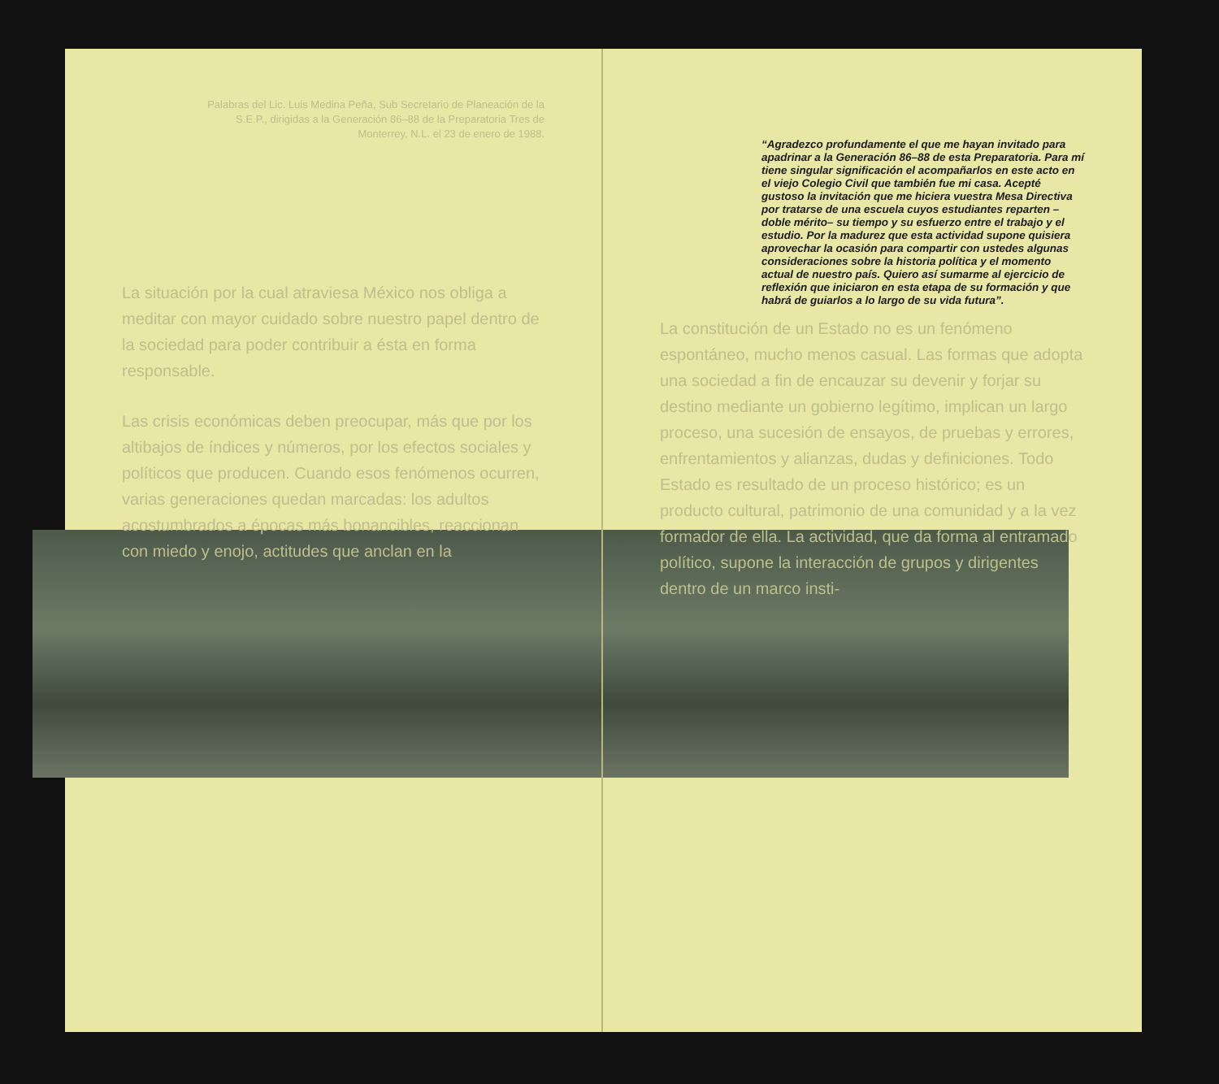Palabras del Lic. Luis Medina Peña, Sub Secretario de Planeación de la S.E.P., dirigidas a la Generación 86–88 de la Preparatoria Tres de Monterrey, N.L. el 23 de enero de 1988.
La situación por la cual atraviesa México nos obliga a meditar con mayor cuidado sobre nuestro papel dentro de la sociedad para poder contribuir a ésta en forma responsable.
Las crisis económicas deben preocupar, más que por los altibajos de índices y números, por los efectos sociales y políticos que producen. Cuando esos fenómenos ocurren, varias generaciones quedan marcadas: los adultos acostumbrados a épocas más bonancibles, reaccionan con miedo y enojo, actitudes que anclan en la
“Agradezco profundamente el que me hayan invitado para apadrinar a la Generación 86–88 de esta Preparatoria. Para mí tiene singular significación el acompañarlos en este acto en el viejo Colegio Civil que también fue mi casa. Acepté gustoso la invitación que me hiciera vuestra Mesa Directiva por tratarse de una escuela cuyos estudiantes reparten –doble mérito– su tiempo y su esfuerzo entre el trabajo y el estudio. Por la madurez que esta actividad supone quisiera aprovechar la ocasión para compartir con ustedes algunas consideraciones sobre la historia política y el momento actual de nuestro país. Quiero así sumarme al ejercicio de reflexión que iniciaron en esta etapa de su formación y que habrá de guiarlos a lo largo de su vida futura”.
La constitución de un Estado no es un fenómeno espontáneo, mucho menos casual. Las formas que adopta una sociedad a fin de encauzar su devenir y forjar su destino mediante un gobierno legítimo, implican un largo proceso, una sucesión de ensayos, de pruebas y errores, enfrentamientos y alianzas, dudas y definiciones. Todo Estado es resultado de un proceso histórico; es un producto cultural, patrimonio de una comunidad y a la vez formador de ella. La actividad, que da forma al entramado político, supone la interacción de grupos y dirigentes dentro de un marco insti-